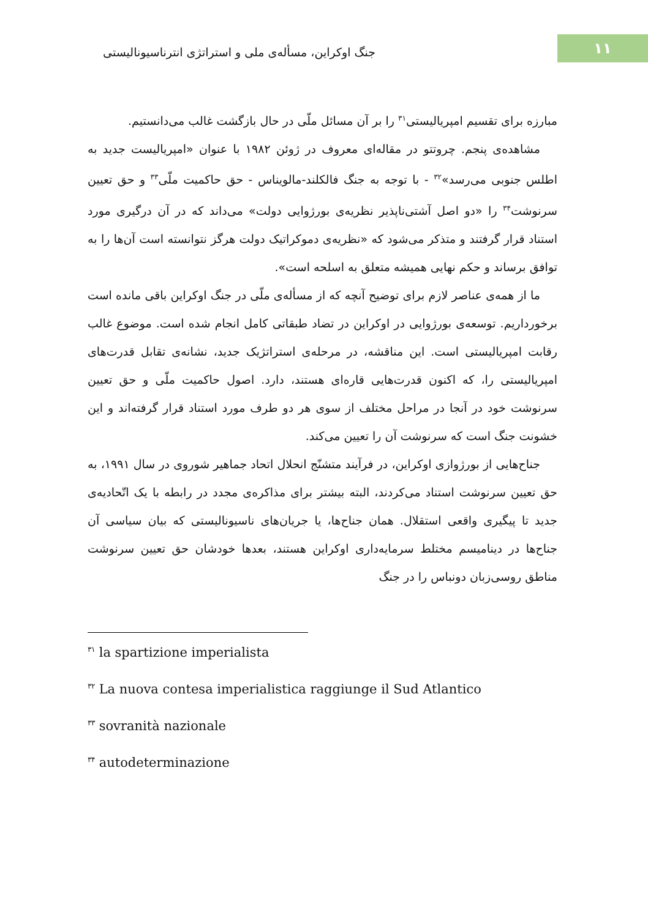۱۱
جنگ اوکراین، مسأله‌ی ملی و استراتژی انترناسیونالیستی
مبارزه برای تقسیم امپریالیستی<sup>۳۱</sup> را بر آن مسائل ملّی در حال بازگشت غالب می‌دانستیم.
مشاهده‌ی پنجم. چروتتو در مقاله‌ای معروف در ژوئن ۱۹۸۲ با عنوان «امپریالیست جدید به اطلس جنوبی می‌رسد»<sup>۳۲</sup> - با توجه به جنگ فالکلند-مالویناس - حق حاکمیت ملّی<sup>۳۳</sup> و حق تعیین سرنوشت<sup>۳۴</sup> را «دو اصل آشتی‌ناپذیر نظریه‌ی بورژوایی دولت» می‌داند که در آن درگیری مورد استناد قرار گرفتند و متذکر می‌شود که «نظریه‌ی دموکراتیک دولت هرگز نتوانسته است آن‌ها را به توافق برساند و حکم نهایی همیشه متعلق به اسلحه است».
ما از همه‌ی عناصر لازم برای توضیح آنچه که از مسأله‌ی ملّی در جنگ اوکراین باقی مانده است برخورداریم. توسعه‌ی بورژوایی در اوکراین در تضاد طبقاتی کامل انجام شده است. موضوع غالب رقابت امپریالیستی است. این مناقشه، در مرحله‌ی استراتژیک جدید، نشانه‌ی تقابل قدرت‌های امپریالیستی را، که اکنون قدرت‌هایی قاره‌ای هستند، دارد. اصول حاکمیت ملّی و حق تعیین سرنوشت خود در آنجا در مراحل مختلف از سوی هر دو طرف مورد استناد قرار گرفته‌اند و این خشونت جنگ است که سرنوشت آن را تعیین می‌کند.
جناح‌هایی از بورژوازی اوکراین، در فرآیند متشنّج انحلال اتحاد جماهیر شوروی در سال ۱۹۹۱، به حق تعیین سرنوشت استناد می‌کردند، البته بیشتر برای مذاکره‌ی مجدد در رابطه با یک اتّحادیه‌ی جدید تا پیگیری واقعی استقلال. همان جناح‌ها، یا جریان‌های ناسیونالیستی که بیان سیاسی آن جناح‌ها در دینامیسم مختلط سرمایه‌داری اوکراین هستند، بعدها خودشان حق تعیین سرنوشت مناطق روسی‌زبان دونباس را در جنگ
<sup>۳۱</sup> la spartizione imperialista
<sup>۳۲</sup> La nuova contesa imperialistica raggiunge il Sud Atlantico
<sup>۳۳</sup> sovranità nazionale
<sup>۳۴</sup> autodeterminazione